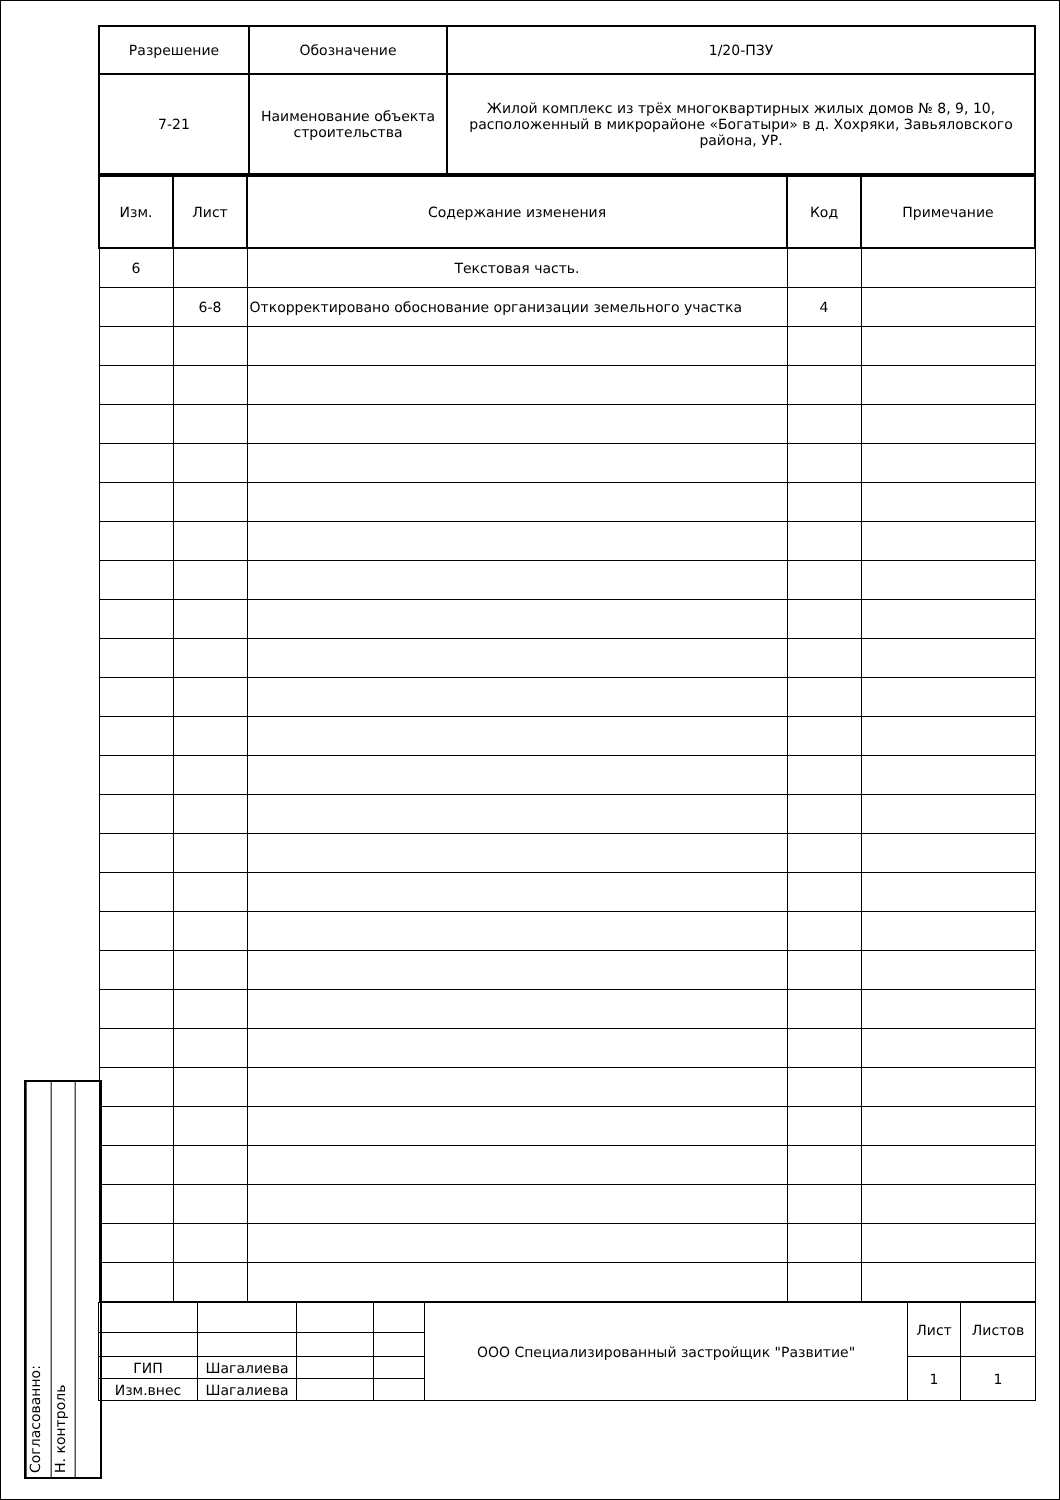Согласованно:
Н. контроль
| Разрешение | Обозначение | 1/20-ПЗУ |
| 7-21 | Наименование объекта строительства | Жилой комплекс из трёх многоквартирных жилых домов № 8, 9, 10, расположенный в микрорайоне «Богатыри» в д. Хохряки, Завьяловского района, УР. |
| Изм. | Лист | Содержание изменения | Код | Примечание |
| --- | --- | --- | --- | --- |
| 6 | | Текстовая часть. | | |
| | 6-8 | Откорректировано обоснование организации земельного участка | 4 | |
| | | | | ООО Специализированный застройщик "Развитие" | Лист | Листов |
| ГИП | Шагалиева | | | | 1 | 1 |
| Изм.внес | Шагалиева | | | | | |